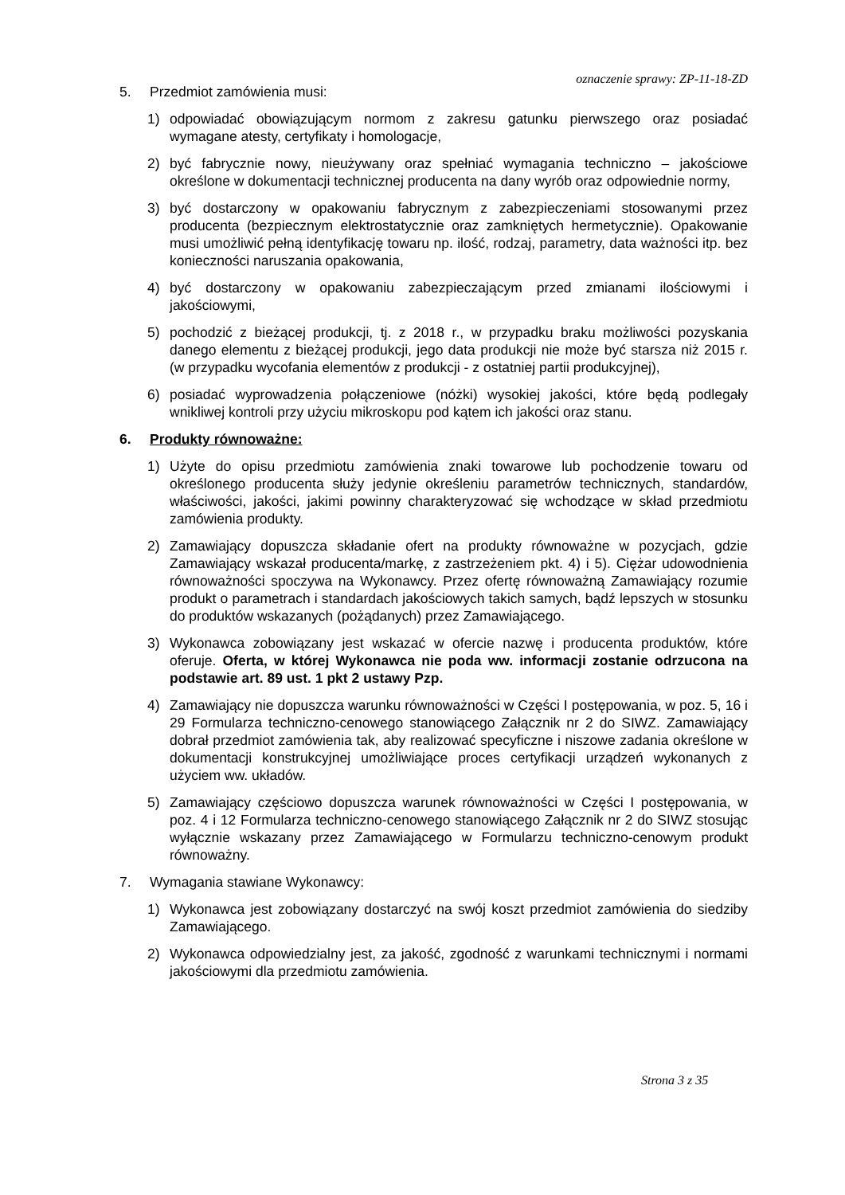oznaczenie sprawy: ZP-11-18-ZD
5. Przedmiot zamówienia musi:
1) odpowiadać obowiązującym normom z zakresu gatunku pierwszego oraz posiadać wymagane atesty, certyfikaty i homologacje,
2) być fabrycznie nowy, nieużywany oraz spełniać wymagania techniczno – jakościowe określone w dokumentacji technicznej producenta na dany wyrób oraz odpowiednie normy,
3) być dostarczony w opakowaniu fabrycznym z zabezpieczeniami stosowanymi przez producenta (bezpiecznym elektrostatycznie oraz zamkniętych hermetycznie). Opakowanie musi umożliwić pełną identyfikację towaru np. ilość, rodzaj, parametry, data ważności itp. bez konieczności naruszania opakowania,
4) być dostarczony w opakowaniu zabezpieczającym przed zmianami ilościowymi i jakościowymi,
5) pochodzić z bieżącej produkcji, tj. z 2018 r., w przypadku braku możliwości pozyskania danego elementu z bieżącej produkcji, jego data produkcji nie może być starsza niż 2015 r. (w przypadku wycofania elementów z produkcji - z ostatniej partii produkcyjnej),
6) posiadać wyprowadzenia połączeniowe (nóżki) wysokiej jakości, które będą podlegały wnikliwej kontroli przy użyciu mikroskopu pod kątem ich jakości oraz stanu.
6. Produkty równoważne:
1) Użyte do opisu przedmiotu zamówienia znaki towarowe lub pochodzenie towaru od określonego producenta służy jedynie określeniu parametrów technicznych, standardów, właściwości, jakości, jakimi powinny charakteryzować się wchodzące w skład przedmiotu zamówienia produkty.
2) Zamawiający dopuszcza składanie ofert na produkty równoważne w pozycjach, gdzie Zamawiający wskazał producenta/markę, z zastrzeżeniem pkt. 4) i 5). Ciężar udowodnienia równoważności spoczywa na Wykonawcy. Przez ofertę równoważną Zamawiający rozumie produkt o parametrach i standardach jakościowych takich samych, bądź lepszych w stosunku do produktów wskazanych (pożądanych) przez Zamawiającego.
3) Wykonawca zobowiązany jest wskazać w ofercie nazwę i producenta produktów, które oferuje. Oferta, w której Wykonawca nie poda ww. informacji zostanie odrzucona na podstawie art. 89 ust. 1 pkt 2 ustawy Pzp.
4) Zamawiający nie dopuszcza warunku równoważności w Części I postępowania, w poz. 5, 16 i 29 Formularza techniczno-cenowego stanowiącego Załącznik nr 2 do SIWZ. Zamawiający dobrał przedmiot zamówienia tak, aby realizować specyficzne i niszowe zadania określone w dokumentacji konstrukcyjnej umożliwiające proces certyfikacji urządzeń wykonanych z użyciem ww. układów.
5) Zamawiający częściowo dopuszcza warunek równoważności w Części I postępowania, w poz. 4 i 12 Formularza techniczno-cenowego stanowiącego Załącznik nr 2 do SIWZ stosując wyłącznie wskazany przez Zamawiającego w Formularzu techniczno-cenowym produkt równoważny.
7. Wymagania stawiane Wykonawcy:
1) Wykonawca jest zobowiązany dostarczyć na swój koszt przedmiot zamówienia do siedziby Zamawiającego.
2) Wykonawca odpowiedzialny jest, za jakość, zgodność z warunkami technicznymi i normami jakościowymi dla przedmiotu zamówienia.
Strona 3 z 35